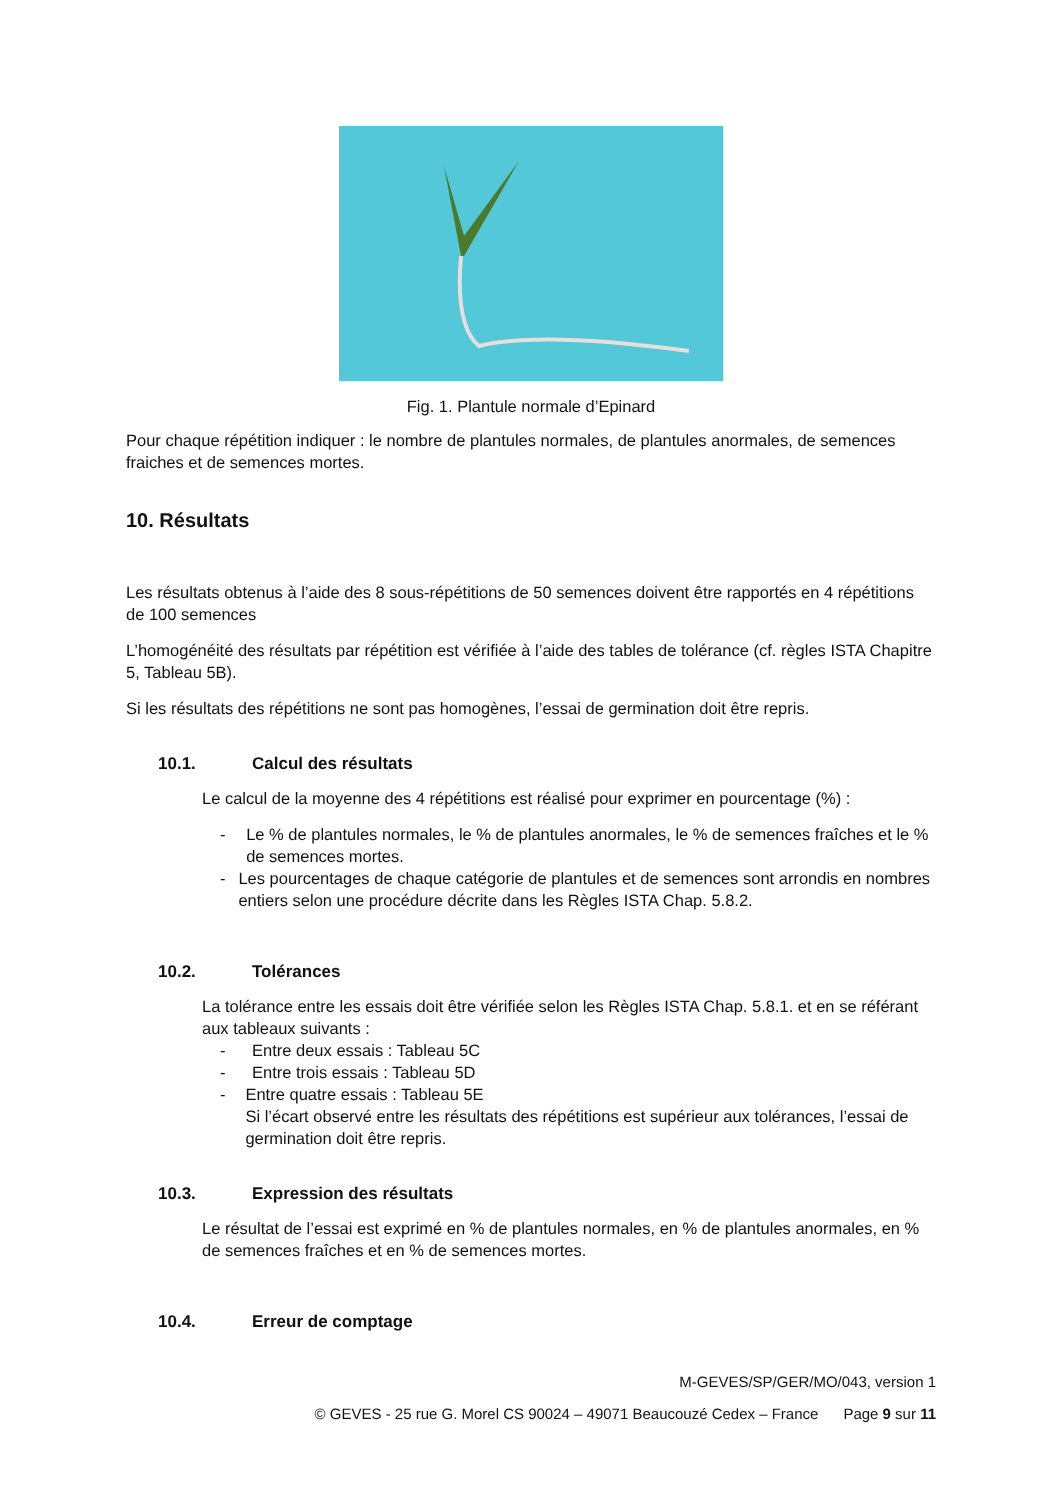Fig. 1. Plantule normale d’Epinard
Pour chaque répétition indiquer : le nombre de plantules normales, de plantules anormales, de semences fraiches et de semences mortes.
10. Résultats
Les résultats obtenus à l’aide des 8 sous-répétitions de 50 semences doivent être rapportés en 4 répétitions de 100 semences
L’homogénéité des résultats par répétition est vérifiée à l’aide des tables de tolérance (cf. règles ISTA Chapitre 5, Tableau 5B).
Si les résultats des répétitions ne sont pas homogènes, l’essai de germination doit être repris.
10.1. Calcul des résultats
Le calcul de la moyenne des 4 répétitions est réalisé pour exprimer en pourcentage (%) :
- Le % de plantules normales, le % de plantules anormales, le % de semences fraîches et le % de semences mortes.
- Les pourcentages de chaque catégorie de plantules et de semences sont arrondis en nombres entiers selon une procédure décrite dans les Règles ISTA Chap. 5.8.2.
10.2. Tolérances
La tolérance entre les essais doit être vérifiée selon les Règles ISTA Chap. 5.8.1. et en se référant aux tableaux suivants :
- Entre deux essais : Tableau 5C
- Entre trois essais : Tableau 5D
- Entre quatre essais : Tableau 5E
Si l’écart observé entre les résultats des répétitions est supérieur aux tolérances, l’essai de germination doit être repris.
10.3. Expression des résultats
Le résultat de l’essai est exprimé en % de plantules normales, en % de plantules anormales, en % de semences fraîches et en % de semences mortes.
10.4. Erreur de comptage
M-GEVES/SP/GER/MO/043, version 1
© GEVES - 25 rue G. Morel CS 90024 – 49071 Beaucouzé Cedex – France Page 9 sur 11